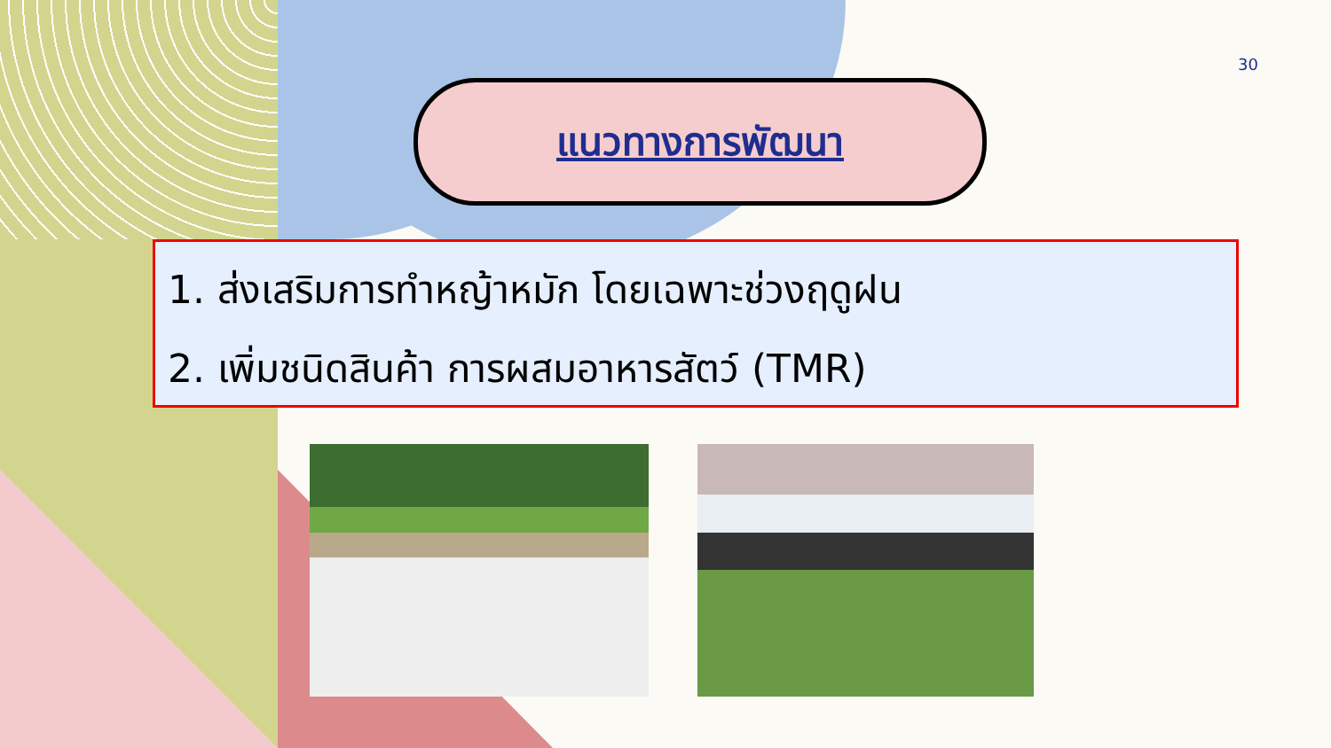30
แนวทางการพัฒนา
1. ส่งเสริมการทำหญ้าหมัก โดยเฉพาะช่วงฤดูฝน
2. เพิ่มชนิดสินค้า การผสมอาหารสัตว์ (TMR)